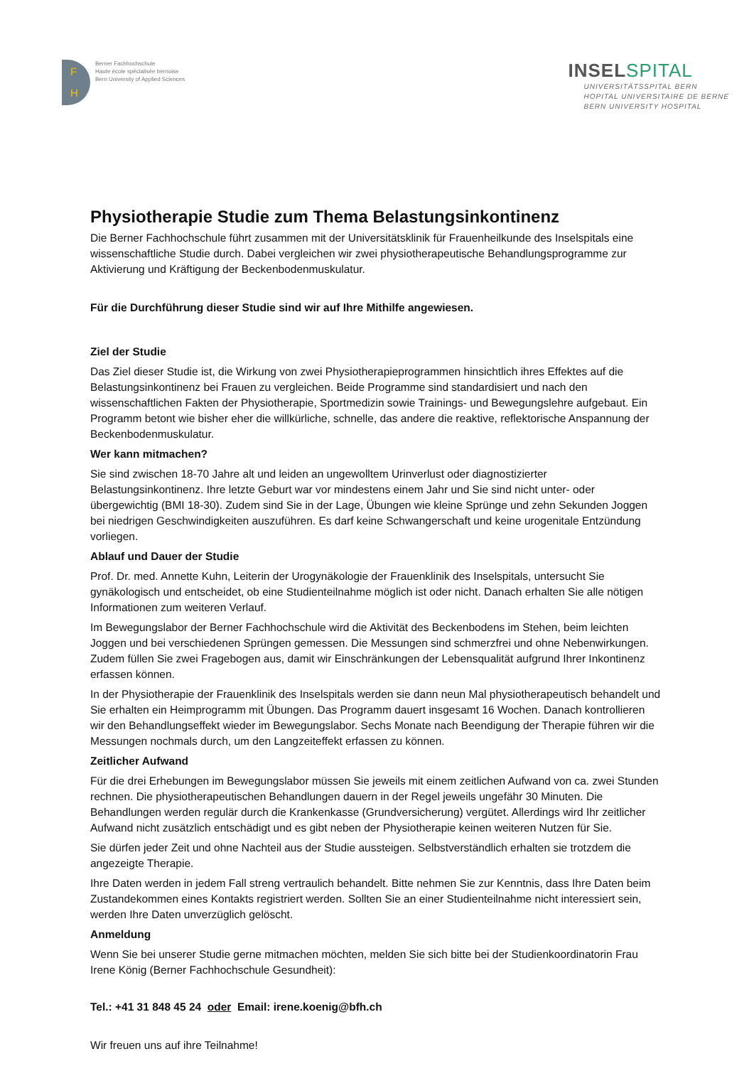F
H
Berner Fachhochschule
Haute école spécialisée bernoise
Bern University of Applied Sciences
INSELSPITAL
UNIVERSITÄTSSPITAL BERN
HOPITAL UNIVERSITAIRE DE BERNE
BERN UNIVERSITY HOSPITAL
Physiotherapie Studie zum Thema Belastungsinkontinenz
Die Berner Fachhochschule führt zusammen mit der Universitätsklinik für Frauenheilkunde des Inselspitals eine wissenschaftliche Studie durch. Dabei vergleichen wir zwei physiotherapeutische Behandlungsprogramme zur Aktivierung und Kräftigung der Beckenbodenmuskulatur.
Für die Durchführung dieser Studie sind wir auf Ihre Mithilfe angewiesen.
Ziel der Studie
Das Ziel dieser Studie ist, die Wirkung von zwei Physiotherapieprogrammen hinsichtlich ihres Effektes auf die Belastungsinkontinenz bei Frauen zu vergleichen. Beide Programme sind standardisiert und nach den wissenschaftlichen Fakten der Physiotherapie, Sportmedizin sowie Trainings- und Bewegungslehre aufgebaut. Ein Programm betont wie bisher eher die willkürliche, schnelle, das andere die reaktive, reflektorische Anspannung der Beckenbodenmuskulatur.
Wer kann mitmachen?
Sie sind zwischen 18-70 Jahre alt und leiden an ungewolltem Urinverlust oder diagnostizierter Belastungsinkontinenz. Ihre letzte Geburt war vor mindestens einem Jahr und Sie sind nicht unter- oder übergewichtig (BMI 18-30). Zudem sind Sie in der Lage, Übungen wie kleine Sprünge und zehn Sekunden Joggen bei niedrigen Geschwindigkeiten auszuführen. Es darf keine Schwangerschaft und keine urogenitale Entzündung vorliegen.
Ablauf und Dauer der Studie
Prof. Dr. med. Annette Kuhn, Leiterin der Urogynäkologie der Frauenklinik des Inselspitals, untersucht Sie gynäkologisch und entscheidet, ob eine Studienteilnahme möglich ist oder nicht. Danach erhalten Sie alle nötigen Informationen zum weiteren Verlauf.
Im Bewegungslabor der Berner Fachhochschule wird die Aktivität des Beckenbodens im Stehen, beim leichten Joggen und bei verschiedenen Sprüngen gemessen. Die Messungen sind schmerzfrei und ohne Nebenwirkungen. Zudem füllen Sie zwei Fragebogen aus, damit wir Einschränkungen der Lebensqualität aufgrund Ihrer Inkontinenz erfassen können.
In der Physiotherapie der Frauenklinik des Inselspitals werden sie dann neun Mal physiotherapeutisch behandelt und Sie erhalten ein Heimprogramm mit Übungen. Das Programm dauert insgesamt 16 Wochen. Danach kontrollieren wir den Behandlungseffekt wieder im Bewegungslabor. Sechs Monate nach Beendigung der Therapie führen wir die Messungen nochmals durch, um den Langzeiteffekt erfassen zu können.
Zeitlicher Aufwand
Für die drei Erhebungen im Bewegungslabor müssen Sie jeweils mit einem zeitlichen Aufwand von ca. zwei Stunden rechnen. Die physiotherapeutischen Behandlungen dauern in der Regel jeweils ungefähr 30 Minuten. Die Behandlungen werden regulär durch die Krankenkasse (Grundversicherung) vergütet. Allerdings wird Ihr zeitlicher Aufwand nicht zusätzlich entschädigt und es gibt neben der Physiotherapie keinen weiteren Nutzen für Sie.
Sie dürfen jeder Zeit und ohne Nachteil aus der Studie aussteigen. Selbstverständlich erhalten sie trotzdem die angezeigte Therapie.
Ihre Daten werden in jedem Fall streng vertraulich behandelt. Bitte nehmen Sie zur Kenntnis, dass Ihre Daten beim Zustandekommen eines Kontakts registriert werden. Sollten Sie an einer Studienteilnahme nicht interessiert sein, werden Ihre Daten unverzüglich gelöscht.
Anmeldung
Wenn Sie bei unserer Studie gerne mitmachen möchten, melden Sie sich bitte bei der Studienkoordinatorin Frau Irene König (Berner Fachhochschule Gesundheit):
Tel.: +41 31 848 45 24 oder Email: irene.koenig@bfh.ch
Wir freuen uns auf ihre Teilnahme!